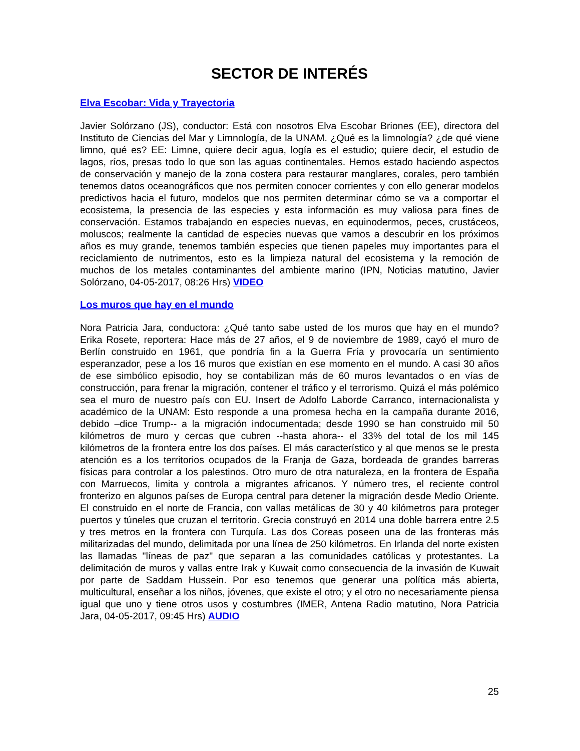SECTOR DE INTERÉS
Elva Escobar: Vida y Trayectoria
Javier Solórzano (JS), conductor: Está con nosotros Elva Escobar Briones (EE), directora del Instituto de Ciencias del Mar y Limnología, de la UNAM. ¿Qué es la limnología? ¿de qué viene limno, qué es? EE: Limne, quiere decir agua, logía es el estudio; quiere decir, el estudio de lagos, ríos, presas todo lo que son las aguas continentales. Hemos estado haciendo aspectos de conservación y manejo de la zona costera para restaurar manglares, corales, pero también tenemos datos oceanográficos que nos permiten conocer corrientes y con ello generar modelos predictivos hacia el futuro, modelos que nos permiten determinar cómo se va a comportar el ecosistema, la presencia de las especies y esta información es muy valiosa para fines de conservación. Estamos trabajando en especies nuevas, en equinodermos, peces, crustáceos, moluscos; realmente la cantidad de especies nuevas que vamos a descubrir en los próximos años es muy grande, tenemos también especies que tienen papeles muy importantes para el reciclamiento de nutrimentos, esto es la limpieza natural del ecosistema y la remoción de muchos de los metales contaminantes del ambiente marino (IPN, Noticias matutino, Javier Solórzano, 04-05-2017, 08:26 Hrs) VIDEO
Los muros que hay en el mundo
Nora Patricia Jara, conductora: ¿Qué tanto sabe usted de los muros que hay en el mundo? Erika Rosete, reportera: Hace más de 27 años, el 9 de noviembre de 1989, cayó el muro de Berlín construido en 1961, que pondría fin a la Guerra Fría y provocaría un sentimiento esperanzador, pese a los 16 muros que existían en ese momento en el mundo. A casi 30 años de ese simbólico episodio, hoy se contabilizan más de 60 muros levantados o en vías de construcción, para frenar la migración, contener el tráfico y el terrorismo. Quizá el más polémico sea el muro de nuestro país con EU. Insert de Adolfo Laborde Carranco, internacionalista y académico de la UNAM: Esto responde a una promesa hecha en la campaña durante 2016, debido –dice Trump-- a la migración indocumentada; desde 1990 se han construido mil 50 kilómetros de muro y cercas que cubren --hasta ahora-- el 33% del total de los mil 145 kilómetros de la frontera entre los dos países. El más característico y al que menos se le presta atención es a los territorios ocupados de la Franja de Gaza, bordeada de grandes barreras físicas para controlar a los palestinos. Otro muro de otra naturaleza, en la frontera de España con Marruecos, limita y controla a migrantes africanos. Y número tres, el reciente control fronterizo en algunos países de Europa central para detener la migración desde Medio Oriente. El construido en el norte de Francia, con vallas metálicas de 30 y 40 kilómetros para proteger puertos y túneles que cruzan el territorio. Grecia construyó en 2014 una doble barrera entre 2.5 y tres metros en la frontera con Turquía. Las dos Coreas poseen una de las fronteras más militarizadas del mundo, delimitada por una línea de 250 kilómetros. En Irlanda del norte existen las llamadas "líneas de paz" que separan a las comunidades católicas y protestantes. La delimitación de muros y vallas entre Irak y Kuwait como consecuencia de la invasión de Kuwait por parte de Saddam Hussein. Por eso tenemos que generar una política más abierta, multicultural, enseñar a los niños, jóvenes, que existe el otro; y el otro no necesariamente piensa igual que uno y tiene otros usos y costumbres (IMER, Antena Radio matutino, Nora Patricia Jara, 04-05-2017, 09:45 Hrs) AUDIO
25